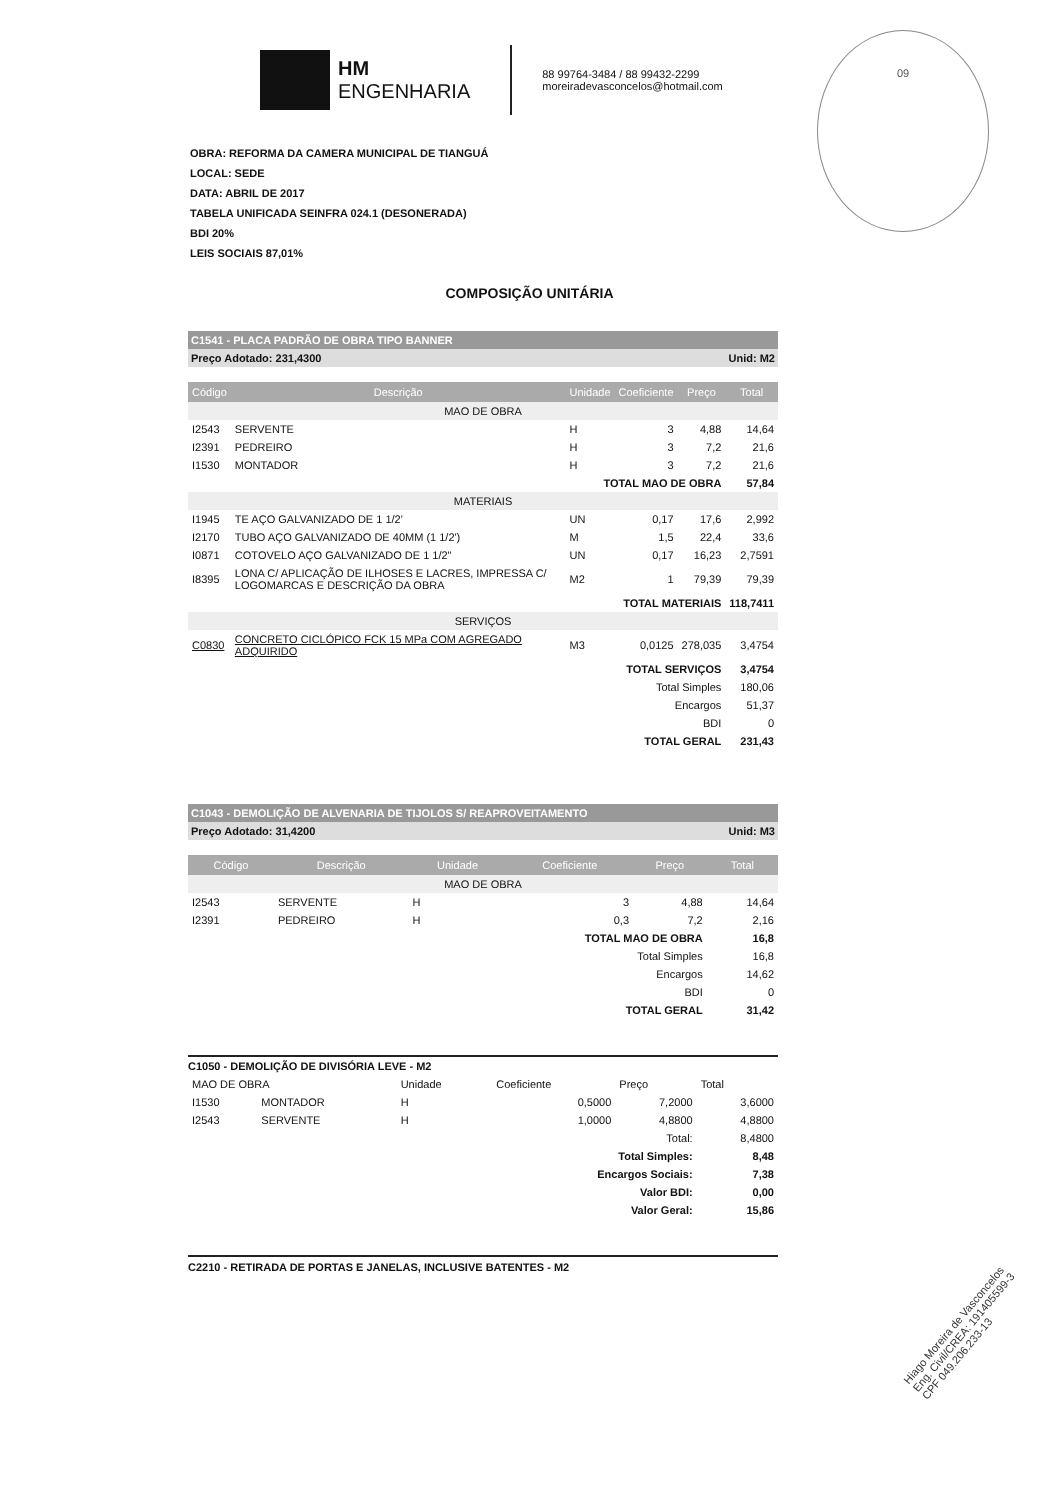HM
ENGENHARIA
88 99764-3484 / 88 99432-2299
moreiradevasconcelos@hotmail.com
09
OBRA: REFORMA DA CAMERA MUNICIPAL DE TIANGUÁ
LOCAL: SEDE
DATA: ABRIL DE 2017
TABELA UNIFICADA SEINFRA 024.1 (DESONERADA)
BDI 20%
LEIS SOCIAIS 87,01%
COMPOSIÇÃO UNITÁRIA
C1541 - PLACA PADRÃO DE OBRA TIPO BANNER
Preço Adotado: 231,4300 Unid: M2
| Código | Descrição | Unidade | Coeficiente | Preço | Total |
| --- | --- | --- | --- | --- | --- |
| MAO DE OBRA | | | | | |
| I2543 | SERVENTE | H | 3 | 4,88 | 14,64 |
| I2391 | PEDREIRO | H | 3 | 7,2 | 21,6 |
| I1530 | MONTADOR | H | 3 | 7,2 | 21,6 |
| TOTAL MAO DE OBRA | | | | | 57,84 |
| MATERIAIS | | | | | |
| I1945 | TE AÇO GALVANIZADO DE 1 1/2' | UN | 0,17 | 17,6 | 2,992 |
| I2170 | TUBO AÇO GALVANIZADO DE 40MM (1 1/2') | M | 1,5 | 22,4 | 33,6 |
| I0871 | COTOVELO AÇO GALVANIZADO DE 1 1/2" | UN | 0,17 | 16,23 | 2,7591 |
| I8395 | LONA C/ APLICAÇÃO DE ILHOSES E LACRES, IMPRESSA C/ LOGOMARCAS E DESCRIÇÃO DA OBRA | M2 | 1 | 79,39 | 79,39 |
| TOTAL MATERIAIS | | | | | 118,7411 |
| SERVIÇOS | | | | | |
| C0830 | CONCRETO CICLÓPICO FCK 15 MPa COM AGREGADO ADQUIRIDO | M3 | 0,0125 | 278,035 | 3,4754 |
| TOTAL SERVIÇOS | | | | | 3,4754 |
| Total Simples | | | | | 180,06 |
| Encargos | | | | | 51,37 |
| BDI | | | | | 0 |
| TOTAL GERAL | | | | | 231,43 |
C1043 - DEMOLIÇÃO DE ALVENARIA DE TIJOLOS S/ REAPROVEITAMENTO
Preço Adotado: 31,4200 Unid: M3
| Código | Descrição | Unidade | Coeficiente | Preço | Total |
| --- | --- | --- | --- | --- | --- |
| MAO DE OBRA | | | | | |
| I2543 | SERVENTE | H | 3 | 4,88 | 14,64 |
| I2391 | PEDREIRO | H | 0,3 | 7,2 | 2,16 |
| TOTAL MAO DE OBRA | | | | | 16,8 |
| Total Simples | | | | | 16,8 |
| Encargos | | | | | 14,62 |
| BDI | | | | | 0 |
| TOTAL GERAL | | | | | 31,42 |
C1050 - DEMOLIÇÃO DE DIVISÓRIA LEVE - M2
| MAO DE OBRA | | Unidade | Coeficiente | Preço | Total |
| I1530 | MONTADOR | H | 0,5000 | 7,2000 | 3,6000 |
| I2543 | SERVENTE | H | 1,0000 | 4,8800 | 4,8800 |
| Total: | | | | | 8,4800 |
| Total Simples: | | | | | 8,48 |
| Encargos Sociais: | | | | | 7,38 |
| Valor BDI: | | | | | 0,00 |
| Valor Geral: | | | | | 15,86 |
C2210 - RETIRADA DE PORTAS E JANELAS, INCLUSIVE BATENTES - M2
Hiago Moreira de Vasconcelos
Eng. Civil/CREA: 191405599-3
CPF 049.206.233-13